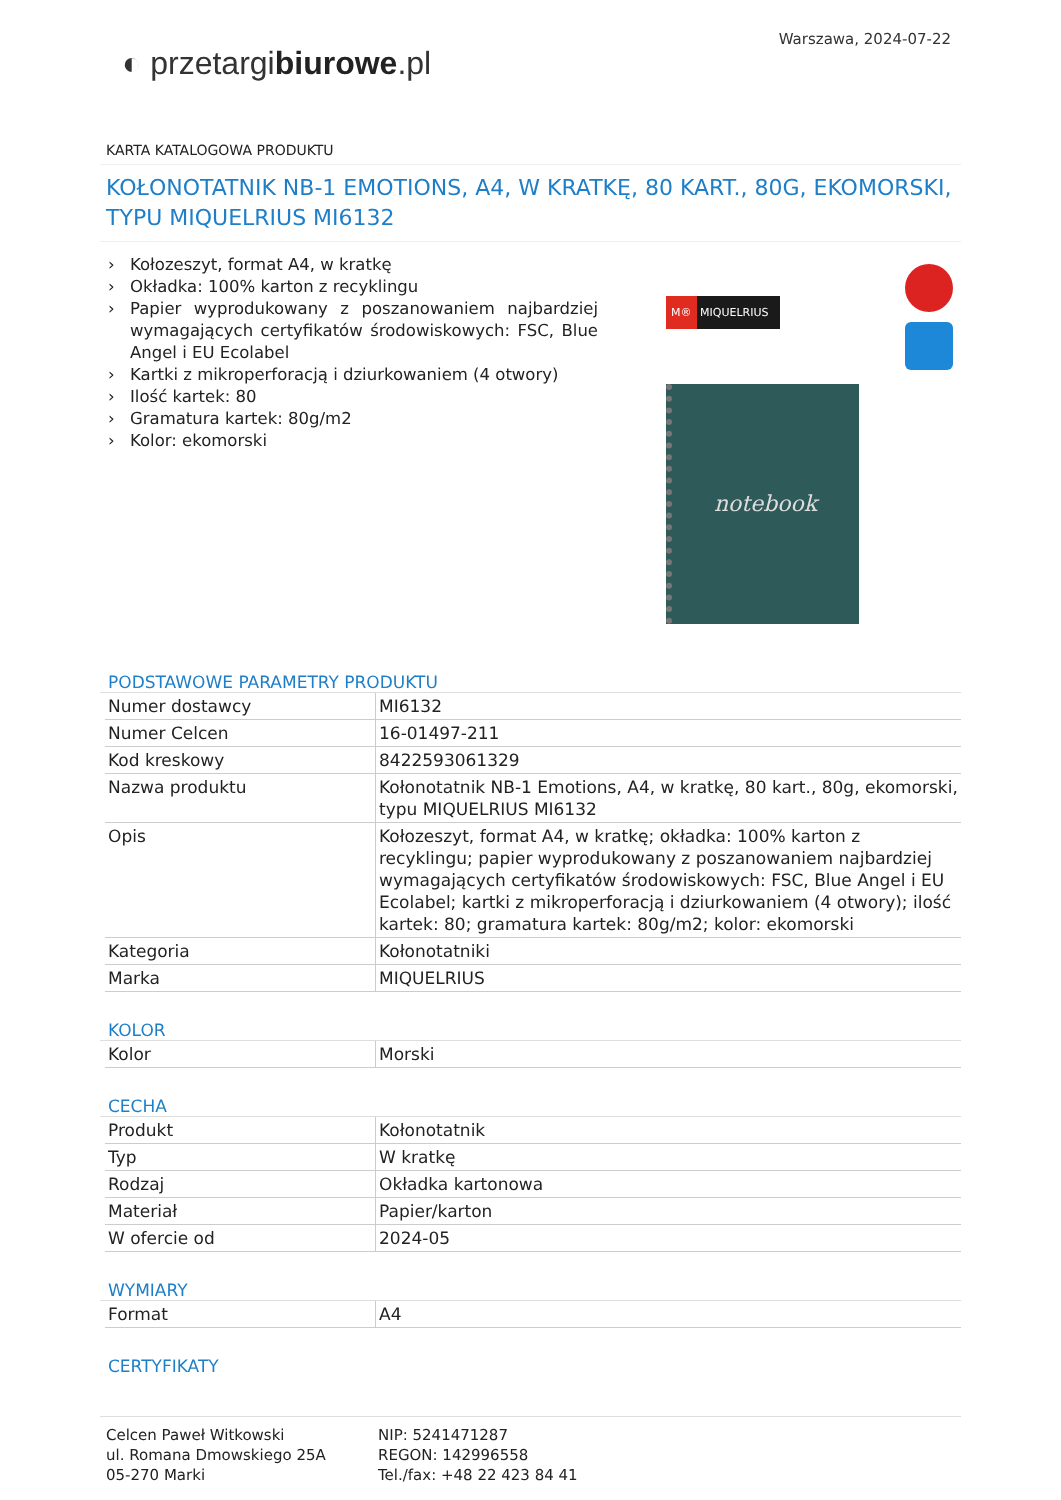◐ przetargibiurowe.pl
Warszawa, 2024-07-22
KARTA KATALOGOWA PRODUKTU
KOŁONOTATNIK NB-1 EMOTIONS, A4, W KRATKĘ, 80 KART., 80G, EKOMORSKI, TYPU MIQUELRIUS MI6132
› Kołozeszyt, format A4, w kratkę
› Okładka: 100% karton z recyklingu
› Papier wyprodukowany z poszanowaniem najbardziej wymagających certyfikatów środowiskowych: FSC, Blue Angel i EU Ecolabel
› Kartki z mikroperforacją i dziurkowaniem (4 otwory)
› Ilość kartek: 80
› Gramatura kartek: 80g/m2
› Kolor: ekomorski
M® MIQUELRIUS
notebook
PODSTAWOWE PARAMETRY PRODUKTU
| Numer dostawcy | MI6132 |
| Numer Celcen | 16-01497-211 |
| Kod kreskowy | 8422593061329 |
| Nazwa produktu | Kołonotatnik NB-1 Emotions, A4, w kratkę, 80 kart., 80g, ekomorski, typu MIQUELRIUS MI6132 |
| Opis | Kołozeszyt, format A4, w kratkę; okładka: 100% karton z recyklingu; papier wyprodukowany z poszanowaniem najbardziej wymagających certyfikatów środowiskowych: FSC, Blue Angel i EU Ecolabel; kartki z mikroperforacją i dziurkowaniem (4 otwory); ilość kartek: 80; gramatura kartek: 80g/m2; kolor: ekomorski |
| Kategoria | Kołonotatniki |
| Marka | MIQUELRIUS |
KOLOR
| Kolor | Morski |
CECHA
| Produkt | Kołonotatnik |
| Typ | W kratkę |
| Rodzaj | Okładka kartonowa |
| Materiał | Papier/karton |
| W ofercie od | 2024-05 |
WYMIARY
| Format | A4 |
CERTYFIKATY
Celcen Paweł Witkowski
ul. Romana Dmowskiego 25A
05-270 Marki
NIP: 5241471287
REGON: 142996558
Tel./fax: +48 22 423 84 41